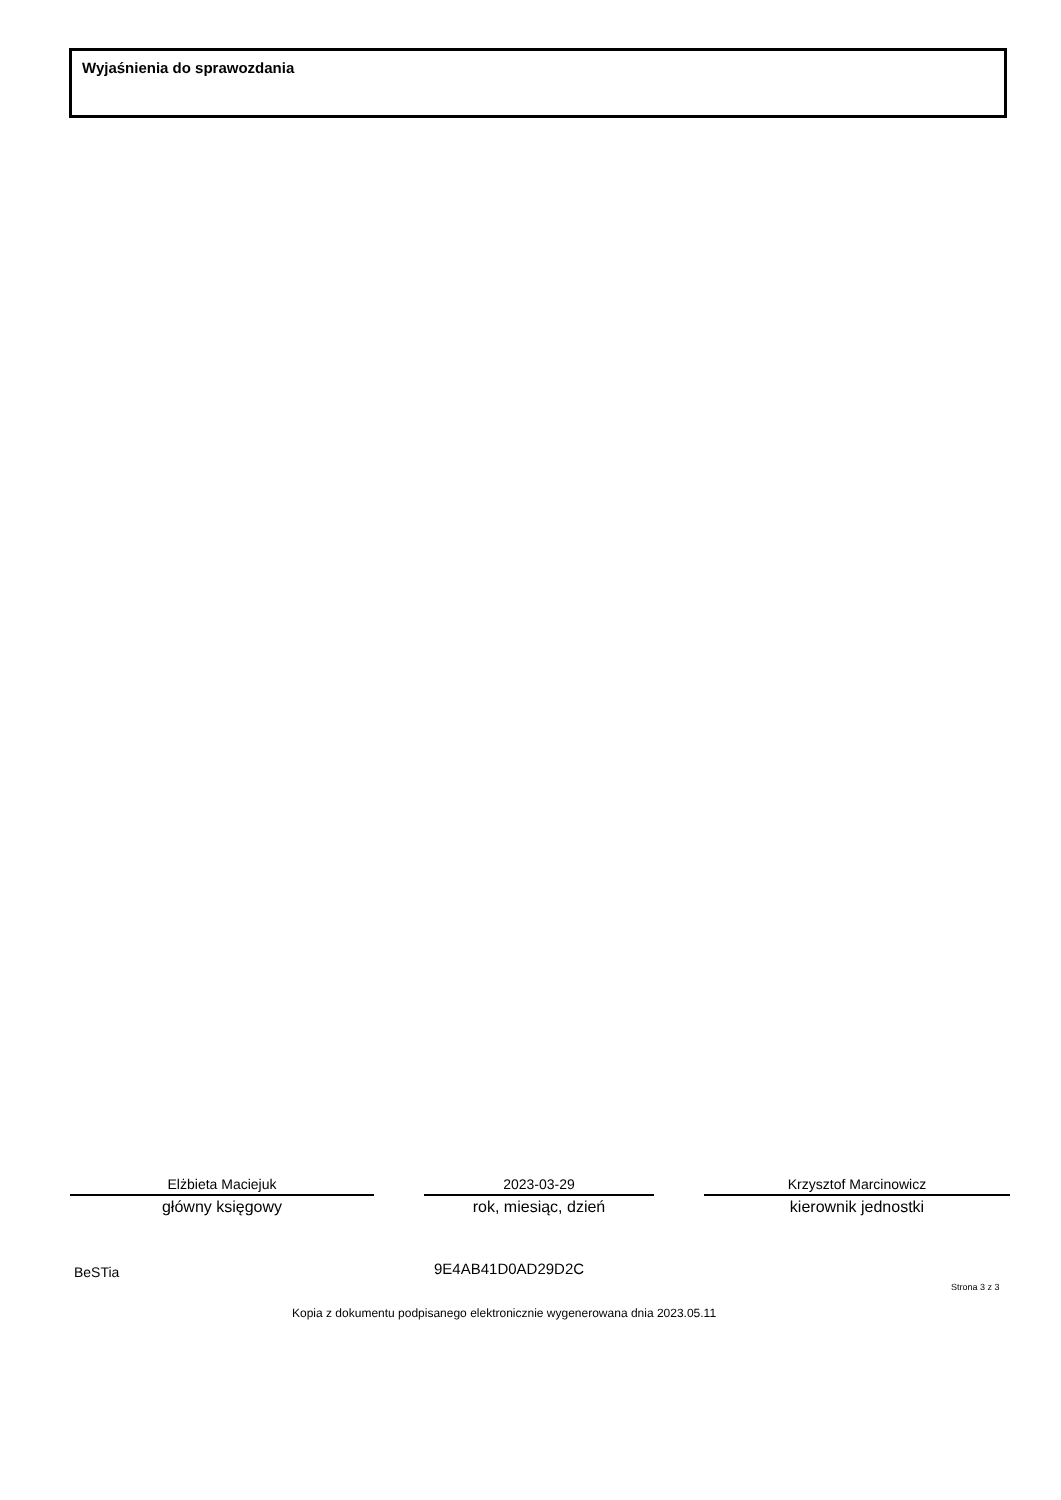Wyjaśnienia do sprawozdania
Elżbieta Maciejuk
główny księgowy
2023-03-29
rok, miesiąc, dzień
Krzysztof Marcinowicz
kierownik jednostki
BeSTia 9E4AB41D0AD29D2C
Strona 3 z 3
Kopia z dokumentu podpisanego elektronicznie wygenerowana dnia 2023.05.11